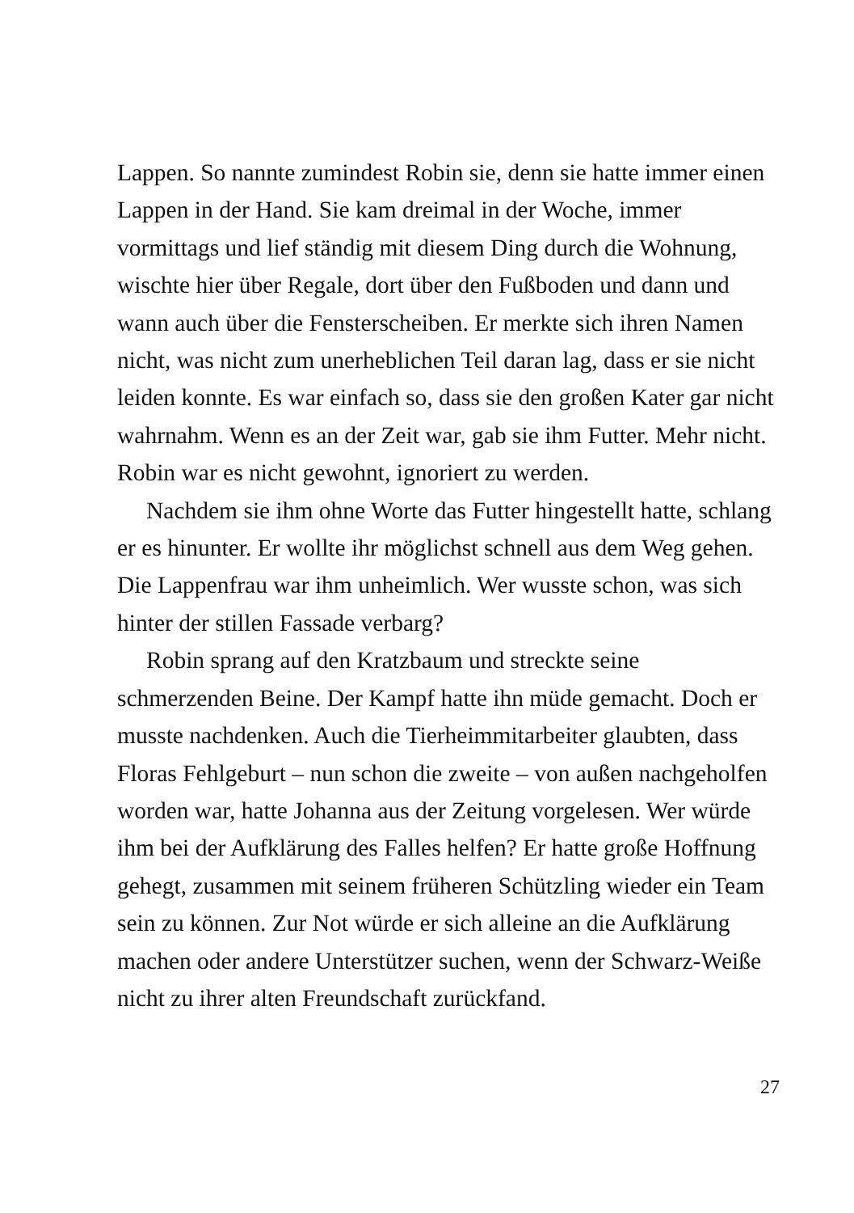Lappen. So nannte zumindest Robin sie, denn sie hatte immer einen Lappen in der Hand. Sie kam dreimal in der Woche, immer vormittags und lief ständig mit diesem Ding durch die Wohnung, wischte hier über Regale, dort über den Fußboden und dann und wann auch über die Fensterscheiben. Er merkte sich ihren Namen nicht, was nicht zum unerheblichen Teil daran lag, dass er sie nicht leiden konnte. Es war einfach so, dass sie den großen Kater gar nicht wahrnahm. Wenn es an der Zeit war, gab sie ihm Futter. Mehr nicht. Robin war es nicht gewohnt, ignoriert zu werden.
Nachdem sie ihm ohne Worte das Futter hingestellt hatte, schlang er es hinunter. Er wollte ihr möglichst schnell aus dem Weg gehen. Die Lappenfrau war ihm unheimlich. Wer wusste schon, was sich hinter der stillen Fassade verbarg?
Robin sprang auf den Kratzbaum und streckte seine schmerzenden Beine. Der Kampf hatte ihn müde gemacht. Doch er musste nachdenken. Auch die Tierheimmitarbeiter glaubten, dass Floras Fehlgeburt – nun schon die zweite – von außen nachgeholfen worden war, hatte Johanna aus der Zeitung vorgelesen. Wer würde ihm bei der Aufklärung des Falles helfen? Er hatte große Hoffnung gehegt, zusammen mit seinem früheren Schützling wieder ein Team sein zu können. Zur Not würde er sich alleine an die Aufklärung machen oder andere Unterstützer suchen, wenn der Schwarz-Weiße nicht zu ihrer alten Freundschaft zurückfand.
27